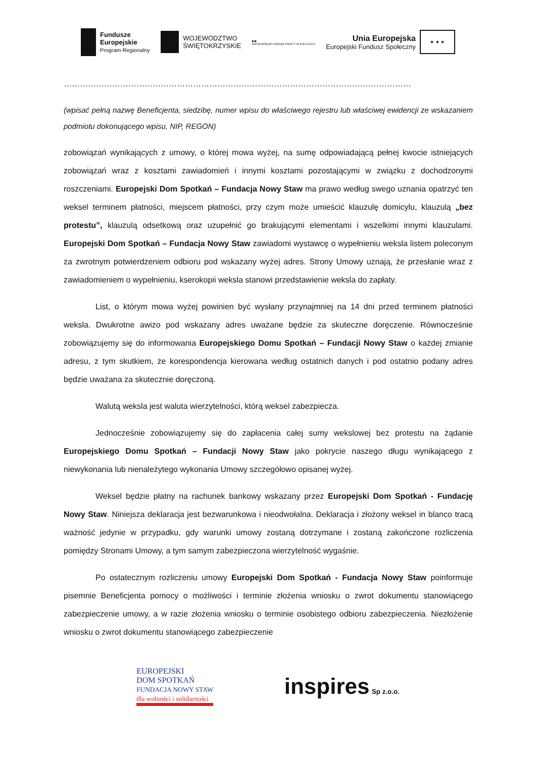Fundusze
Europejskie
Program Regionalny
WOJEWÓDZTWO
ŚWIĘTOKRZYSKIE
▶▶
WOJEWÓDZKI URZĄD PRACY W KIELCACH
Unia Europejska
Europejski Fundusz Społeczny
★ ★ ★
………………………………………………………………………………………………………………………….……
(wpisać pełną nazwę Beneficjenta, siedzibę, numer wpisu do właściwego rejestru lub właściwej ewidencji ze wskazaniem podmiotu dokonującego wpisu, NIP, REGON)
zobowiązań wynikających z umowy, o której mowa wyżej, na sumę odpowiadającą pełnej kwocie istniejących zobowiązań wraz z kosztami zawiadomień i innymi kosztami pozostającymi w związku z dochodzonymi roszczeniami. Europejski Dom Spotkań – Fundacja Nowy Staw ma prawo według swego uznania opatrzyć ten weksel terminem płatności, miejscem płatności, przy czym może umieścić klauzulę domicylu, klauzulą „bez protestu”, klauzulą odsetkową oraz uzupełnić go brakującymi elementami i wszelkimi innymi klauzulami. Europejski Dom Spotkań – Fundacja Nowy Staw zawiadomi wystawcę o wypełnieniu weksla listem poleconym za zwrotnym potwierdzeniem odbioru pod wskazany wyżej adres. Strony Umowy uznają, że przesłanie wraz z zawiadomieniem o wypełnieniu, kserokopii weksla stanowi przedstawienie weksla do zapłaty.
List, o którym mowa wyżej powinien być wysłany przynajmniej na 14 dni przed terminem płatności weksla. Dwukrotne awizo pod wskazany adres uważane będzie za skuteczne doręczenie. Równocześnie zobowiązujemy się do informowania Europejskiego Domu Spotkań – Fundacji Nowy Staw o każdej zmianie adresu, z tym skutkiem, że korespondencja kierowana według ostatnich danych i pod ostatnio podany adres będzie uważana za skutecznie doręczoną.
Walutą weksla jest waluta wierzytelności, którą weksel zabezpiecza.
Jednocześnie zobowiązujemy się do zapłacenia całej sumy wekslowej bez protestu na żądanie Europejskiego Domu Spotkań – Fundacji Nowy Staw jako pokrycie naszego długu wynikającego z niewykonania lub nienależytego wykonania Umowy szczegółowo opisanej wyżej.
Weksel będzie płatny na rachunek bankowy wskazany przez Europejski Dom Spotkań - Fundację Nowy Staw. Niniejsza deklaracja jest bezwarunkowa i nieodwołalna. Deklaracja i złożony weksel in blanco tracą ważność jedynie w przypadku, gdy warunki umowy zostaną dotrzymane i zostaną zakończone rozliczenia pomiędzy Stronami Umowy, a tym samym zabezpieczona wierzytelność wygaśnie.
Po ostatecznym rozliczeniu umowy Europejski Dom Spotkań - Fundacja Nowy Staw poinformuje pisemnie Beneficjenta pomocy o możliwości i terminie złożenia wniosku o zwrot dokumentu stanowiącego zabezpieczenie umowy, a w razie złożenia wniosku o terminie osobistego odbioru zabezpieczenia. Niezłożenie wniosku o zwrot dokumentu stanowiącego zabezpieczenie
EUROPEJSKI
DOM SPOTKAŃ
FUNDACJA NOWY STAW
dla wolności i solidarności
inspires Sp z.o.o.